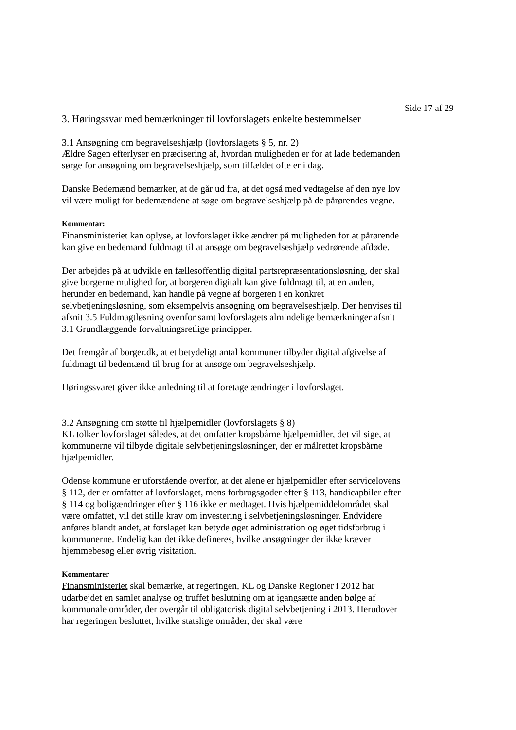Side 17 af 29
3. Høringssvar med bemærkninger til lovforslagets enkelte bestemmelser
3.1 Ansøgning om begravelseshjælp (lovforslagets § 5, nr. 2)
Ældre Sagen efterlyser en præcisering af, hvordan muligheden er for at lade bedemanden sørge for ansøgning om begravelseshjælp, som tilfældet ofte er i dag.
Danske Bedemænd bemærker, at de går ud fra, at det også med vedtagelse af den nye lov vil være muligt for bedemændene at søge om begravelseshjælp på de pårørendes vegne.
Kommentar:
Finansministeriet kan oplyse, at lovforslaget ikke ændrer på muligheden for at pårørende kan give en bedemand fuldmagt til at ansøge om begravelseshjælp vedrørende afdøde.
Der arbejdes på at udvikle en fællesoffentlig digital partsrepræsentationsløsning, der skal give borgerne mulighed for, at borgeren digitalt kan give fuldmagt til, at en anden, herunder en bedemand, kan handle på vegne af borgeren i en konkret selvbetjeningsløsning, som eksempelvis ansøgning om begravelseshjælp. Der henvises til afsnit 3.5 Fuldmagtløsning ovenfor samt lovforslagets almindelige bemærkninger afsnit 3.1 Grundlæggende forvaltningsretlige principper.
Det fremgår af borger.dk, at et betydeligt antal kommuner tilbyder digital afgivelse af fuldmagt til bedemænd til brug for at ansøge om begravelseshjælp.
Høringssvaret giver ikke anledning til at foretage ændringer i lovforslaget.
3.2 Ansøgning om støtte til hjælpemidler (lovforslagets § 8)
KL tolker lovforslaget således, at det omfatter kropsbårne hjælpemidler, det vil sige, at kommunerne vil tilbyde digitale selvbetjeningsløsninger, der er målrettet kropsbårne hjælpemidler.
Odense kommune er uforstående overfor, at det alene er hjælpemidler efter servicelovens § 112, der er omfattet af lovforslaget, mens forbrugsgoder efter § 113, handicapbiler efter § 114 og boligændringer efter § 116 ikke er medtaget. Hvis hjælpemiddelområdet skal være omfattet, vil det stille krav om investering i selvbetjeningsløsninger. Endvidere anføres blandt andet, at forslaget kan betyde øget administration og øget tidsforbrug i kommunerne. Endelig kan det ikke defineres, hvilke ansøgninger der ikke kræver hjemmebesøg eller øvrig visitation.
Kommentarer
Finansministeriet skal bemærke, at regeringen, KL og Danske Regioner i 2012 har udarbejdet en samlet analyse og truffet beslutning om at igangsætte anden bølge af kommunale områder, der overgår til obligatorisk digital selvbetjening i 2013. Herudover har regeringen besluttet, hvilke statslige områder, der skal være